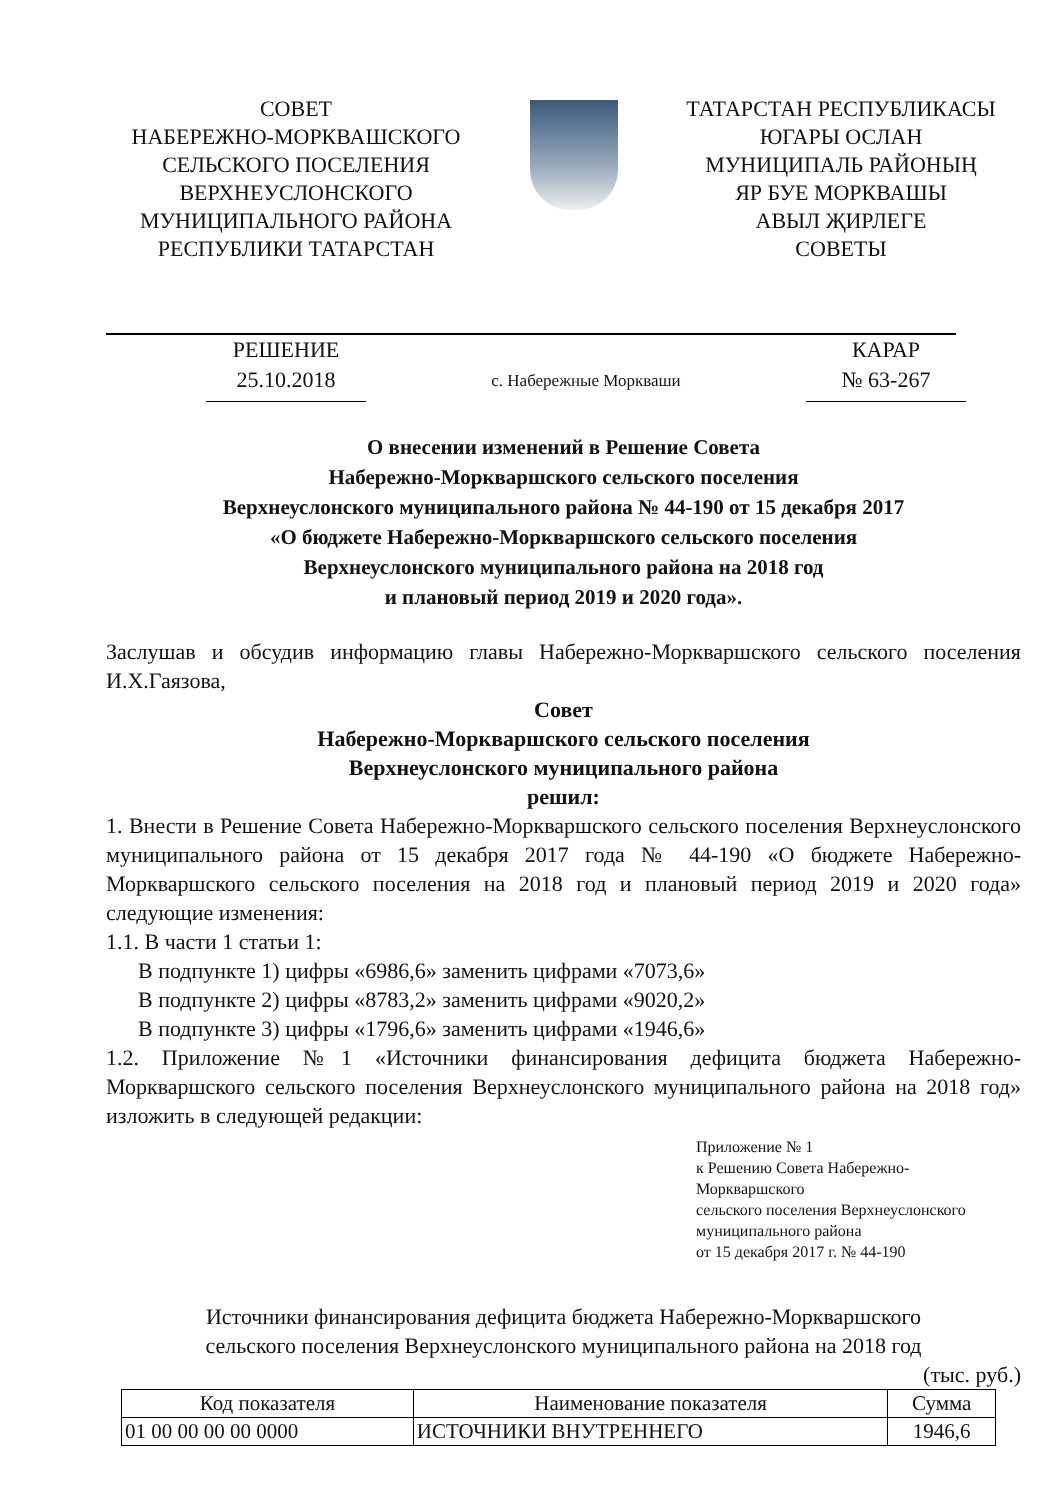СОВЕТ
НАБЕРЕЖНО-МОРКВАШСКОГО
СЕЛЬСКОГО ПОСЕЛЕНИЯ
ВЕРХНЕУСЛОНСКОГО
МУНИЦИПАЛЬНОГО РАЙОНА
РЕСПУБЛИКИ ТАТАРСТАН
ТАТАРСТАН РЕСПУБЛИКАСЫ
ЮГАРЫ ОСЛАН
МУНИЦИПАЛЬ РАЙОНЫҢ
ЯР БУЕ МОРКВАШЫ
АВЫЛ ҖИРЛЕГЕ
СОВЕТЫ
РЕШЕНИЕ
25.10.2018
с. Набережные Моркваши
КАРАР
№ 63-267
О внесении изменений в Решение Совета
Набережно-Моркваршского сельского поселения
Верхнеуслонского муниципального района № 44-190 от 15 декабря 2017
«О бюджете Набережно-Моркваршского сельского поселения
Верхнеуслонского муниципального района на 2018 год
и плановый период 2019 и 2020 года».
Заслушав и обсудив информацию главы Набережно-Моркваршского сельского поселения И.Х.Гаязова,
Совет
Набережно-Моркваршского сельского поселения
Верхнеуслонского муниципального района
решил:
1. Внести в Решение Совета Набережно-Моркваршского сельского поселения Верхнеуслонского муниципального района от 15 декабря 2017 года № 44-190 «О бюджете Набережно-Моркваршского сельского поселения на 2018 год и плановый период 2019 и 2020 года» следующие изменения:
1.1. В части 1 статьи 1:
В подпункте 1) цифры «6986,6» заменить цифрами «7073,6»
В подпункте 2) цифры «8783,2» заменить цифрами «9020,2»
В подпункте 3) цифры «1796,6» заменить цифрами «1946,6»
1.2. Приложение №1 «Источники финансирования дефицита бюджета Набережно-Моркваршского сельского поселения Верхнеуслонского муниципального района на 2018 год» изложить в следующей редакции:
Приложение № 1
к Решению Совета Набережно-
Моркваршского
сельского поселения Верхнеуслонского
муниципального района
от 15 декабря 2017 г. № 44-190
Источники финансирования дефицита бюджета Набережно-Моркваршского
сельского поселения Верхнеуслонского муниципального района на 2018 год
(тыс. руб.)
| Код показателя | Наименование показателя | Сумма |
| --- | --- | --- |
| 01 00 00 00 00 0000 | ИСТОЧНИКИ ВНУТРЕННЕГО | 1946,6 |